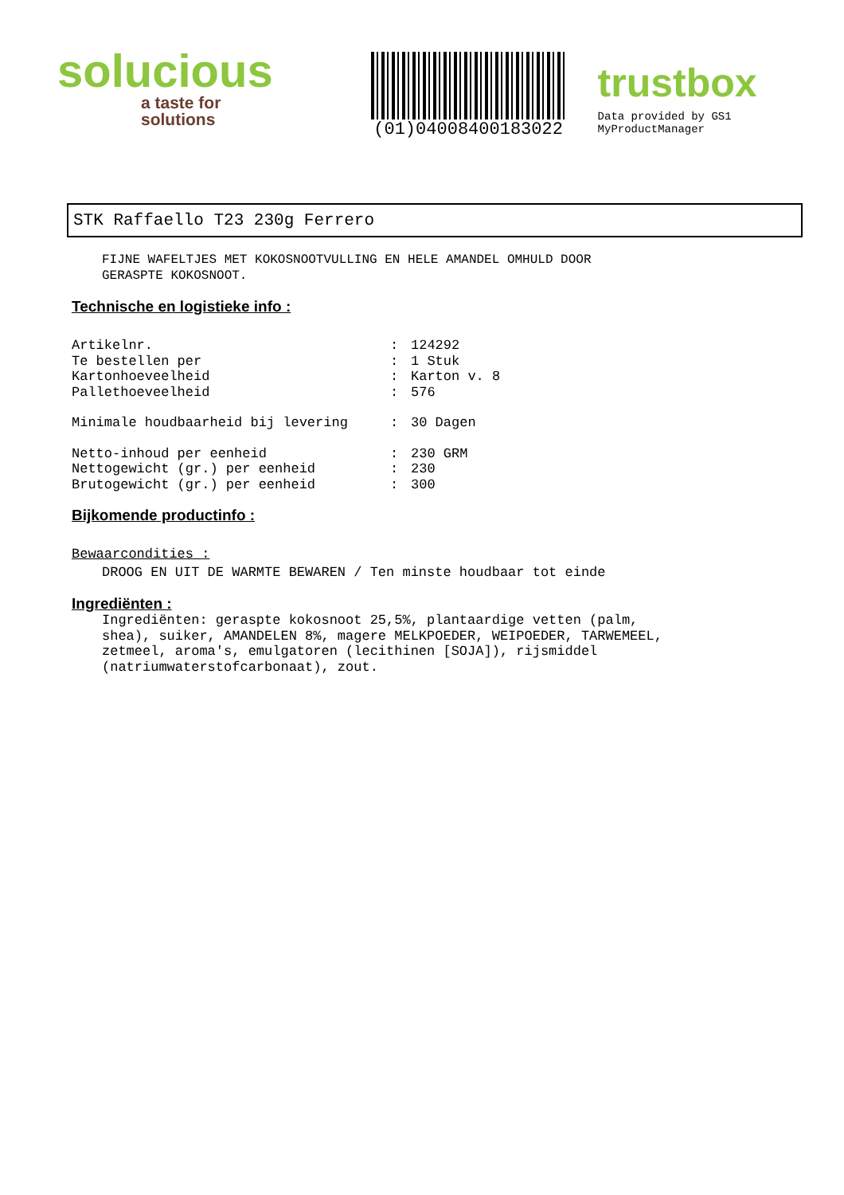solucious
a taste for solutions
(01)04008400183022
trustbox
Data provided by GS1 MyProductManager
STK Raffaello T23 230g Ferrero
FIJNE WAFELTJES MET KOKOSNOOTVULLING EN HELE AMANDEL OMHULD DOOR GERASPTE KOKOSNOOT.
Technische en logistieke info :
Artikelnr.: 124292
Te bestellen per: 1 Stuk
Kartonhoeveelheid: Karton v. 8
Pallethoeveelheid: 576
Minimale houdbaarheid bij levering: 30 Dagen
Netto-inhoud per eenheid: 230 GRM
Nettogewicht (gr.) per eenheid: 230
Brutogewicht (gr.) per eenheid: 300
Bijkomende productinfo :
Bewaarcondities :
DROOG EN UIT DE WARMTE BEWAREN / Ten minste houdbaar tot einde
Ingrediënten :
Ingrediënten: geraspte kokosnoot 25,5%, plantaardige vetten (palm, shea), suiker, AMANDELEN 8%, magere MELKPOEDER, WEIPOEDER, TARWEMEEL, zetmeel, aroma's, emulgatoren (lecithinen [SOJA]), rijsmiddel (natriumwaterstofcarbonaat), zout.